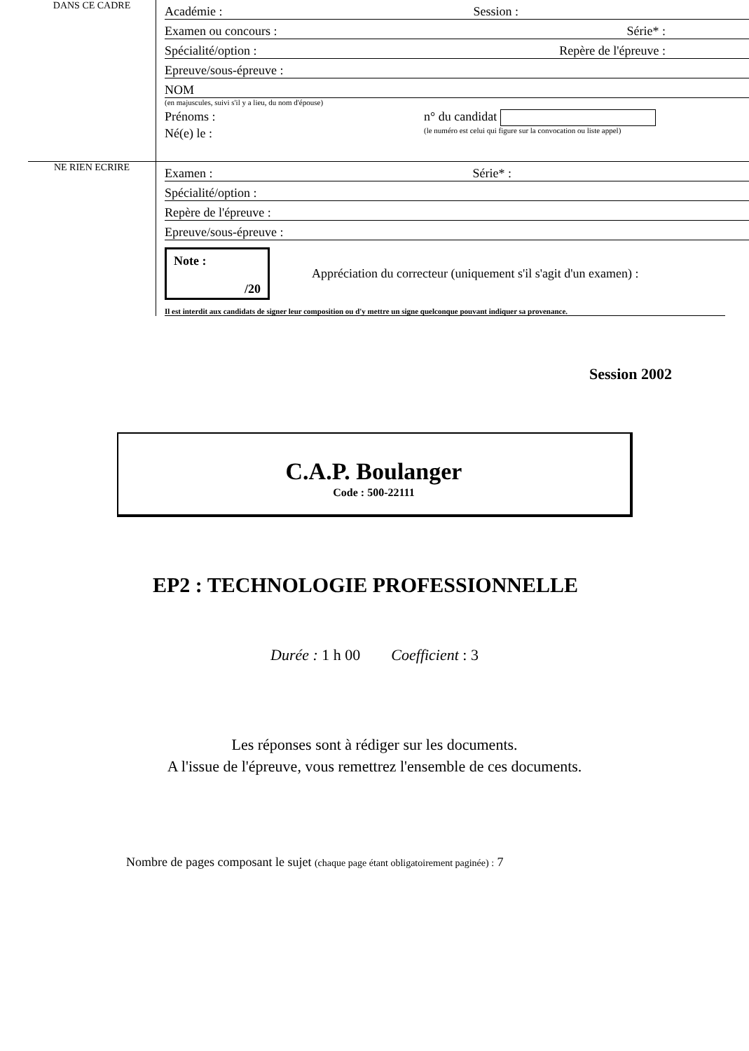DANS CE CADRE
Académie : Session :
Examen ou concours : Série* :
Spécialité/option : Repère de l'épreuve :
Epreuve/sous-épreuve :
NOM
(en majuscules, suivi s'il y a lieu, du nom d'épouse)
Prénoms : n° du candidat
Né(e) le : (le numéro est celui qui figure sur la convocation ou liste appel)
NE RIEN ECRIRE
Examen : Série* :
Spécialité/option :
Repère de l'épreuve :
Epreuve/sous-épreuve :
Note :
/20
Appréciation du correcteur (uniquement s'il s'agit d'un examen) :
Il est interdit aux candidats de signer leur composition ou d'y mettre un signe quelconque pouvant indiquer sa provenance.
Session 2002
C.A.P. Boulanger
Code : 500-22111
EP2 : TECHNOLOGIE PROFESSIONNELLE
Durée : 1 h 00 Coefficient : 3
Les réponses sont à rédiger sur les documents.
A l'issue de l'épreuve, vous remettrez l'ensemble de ces documents.
Nombre de pages composant le sujet (chaque page étant obligatoirement paginée) : 7